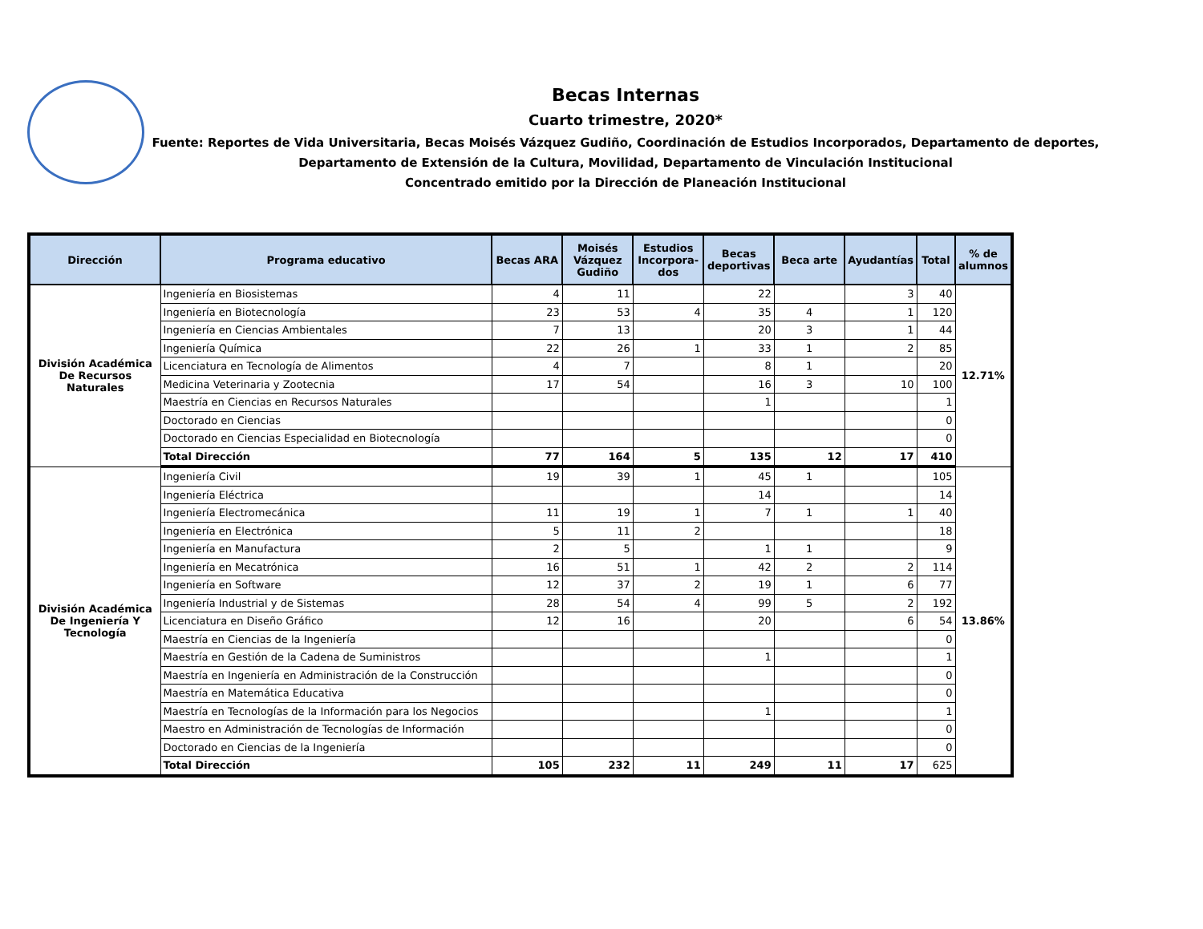Becas Internas
Cuarto trimestre, 2020*
Fuente: Reportes de Vida Universitaria, Becas Moisés Vázquez Gudiño, Coordinación de Estudios Incorporados, Departamento de deportes, Departamento de Extensión de la Cultura, Movilidad, Departamento de Vinculación Institucional
Concentrado emitido por la Dirección de Planeación Institucional
| Dirección | Programa educativo | Becas ARA | Moisés Vázquez Gudiño | Estudios Incorpora-dos | Becas deportivas | Beca arte | Ayudantías | Total | % de alumnos |
| --- | --- | --- | --- | --- | --- | --- | --- | --- | --- |
| División Académica De Recursos Naturales | Ingeniería en Biosistemas | 4 | 11 | | 22 | | 3 | 40 | 12.71% |
| | Ingeniería en Biotecnología | 23 | 53 | 4 | 35 | 4 | 1 | 120 | |
| | Ingeniería en Ciencias Ambientales | 7 | 13 | | 20 | 3 | 1 | 44 | |
| | Ingeniería Química | 22 | 26 | 1 | 33 | 1 | 2 | 85 | |
| | Licenciatura en Tecnología de Alimentos | 4 | 7 | | 8 | 1 | | 20 | |
| | Medicina Veterinaria y Zootecnia | 17 | 54 | | 16 | 3 | 10 | 100 | |
| | Maestría en Ciencias en Recursos Naturales | | | | 1 | | | 1 | |
| | Doctorado en Ciencias | | | | | | | 0 | |
| | Doctorado en Ciencias Especialidad en Biotecnología | | | | | | | 0 | |
| | Total Dirección | 77 | 164 | 5 | 135 | 12 | 17 | 410 | |
| División Académica De Ingeniería Y Tecnología | Ingeniería Civil | 19 | 39 | 1 | 45 | 1 | | 105 | 13.86% |
| | Ingeniería Eléctrica | | | | 14 | | | 14 | |
| | Ingeniería Electromecánica | 11 | 19 | 1 | 7 | 1 | 1 | 40 | |
| | Ingeniería en Electrónica | 5 | 11 | 2 | | | | 18 | |
| | Ingeniería en Manufactura | 2 | 5 | | 1 | 1 | | 9 | |
| | Ingeniería en Mecatrónica | 16 | 51 | 1 | 42 | 2 | 2 | 114 | |
| | Ingeniería en Software | 12 | 37 | 2 | 19 | 1 | 6 | 77 | |
| | Ingeniería Industrial y de Sistemas | 28 | 54 | 4 | 99 | 5 | 2 | 192 | |
| | Licenciatura en Diseño Gráfico | 12 | 16 | | 20 | | 6 | 54 | |
| | Maestría en Ciencias de la Ingeniería | | | | | | | 0 | |
| | Maestría en Gestión de la Cadena de Suministros | | | | 1 | | | 1 | |
| | Maestría en Ingeniería en Administración de la Construcción | | | | | | | 0 | |
| | Maestría en Matemática Educativa | | | | | | | 0 | |
| | Maestría en Tecnologías de la Información para los Negocios | | | | 1 | | | 1 | |
| | Maestro en Administración de Tecnologías de Información | | | | | | | 0 | |
| | Doctorado en Ciencias de la Ingeniería | | | | | | | 0 | |
| | Total Dirección | 105 | 232 | 11 | 249 | 11 | 17 | 625 | |